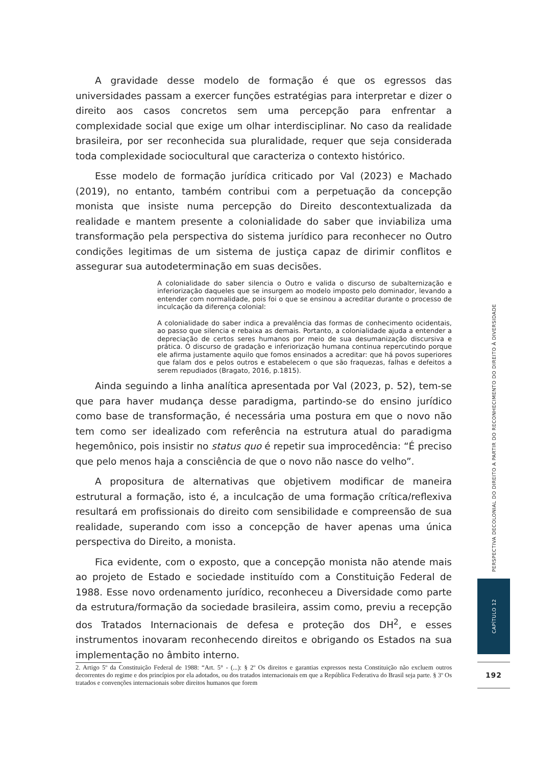A gravidade desse modelo de formação é que os egressos das universidades passam a exercer funções estratégias para interpretar e dizer o direito aos casos concretos sem uma percepção para enfrentar a complexidade social que exige um olhar interdisciplinar. No caso da realidade brasileira, por ser reconhecida sua pluralidade, requer que seja considerada toda complexidade sociocultural que caracteriza o contexto histórico.
Esse modelo de formação jurídica criticado por Val (2023) e Machado (2019), no entanto, também contribui com a perpetuação da concepção monista que insiste numa percepção do Direito descontextualizada da realidade e mantem presente a colonialidade do saber que inviabiliza uma transformação pela perspectiva do sistema jurídico para reconhecer no Outro condições legitimas de um sistema de justiça capaz de dirimir conflitos e assegurar sua autodeterminação em suas decisões.
A colonialidade do saber silencia o Outro e valida o discurso de subalternização e inferiorização daqueles que se insurgem ao modelo imposto pelo dominador, levando a entender com normalidade, pois foi o que se ensinou a acreditar durante o processo de inculcação da diferença colonial:
A colonialidade do saber indica a prevalência das formas de conhecimento ocidentais, ao passo que silencia e rebaixa as demais. Portanto, a colonialidade ajuda a entender a depreciação de certos seres humanos por meio de sua desumanização discursiva e prática. O discurso de gradação e inferiorização humana continua repercutindo porque ele afirma justamente aquilo que fomos ensinados a acreditar: que há povos superiores que falam dos e pelos outros e estabelecem o que são fraquezas, falhas e defeitos a serem repudiados (Bragato, 2016, p.1815).
Ainda seguindo a linha analítica apresentada por Val (2023, p. 52), tem-se que para haver mudança desse paradigma, partindo-se do ensino jurídico como base de transformação, é necessária uma postura em que o novo não tem como ser idealizado com referência na estrutura atual do paradigma hegemônico, pois insistir no status quo é repetir sua improcedência: “É preciso que pelo menos haja a consciência de que o novo não nasce do velho”.
A propositura de alternativas que objetivem modificar de maneira estrutural a formação, isto é, a inculcação de uma formação crítica/reflexiva resultará em profissionais do direito com sensibilidade e compreensão de sua realidade, superando com isso a concepção de haver apenas uma única perspectiva do Direito, a monista.
Fica evidente, com o exposto, que a concepção monista não atende mais ao projeto de Estado e sociedade instituído com a Constituição Federal de 1988. Esse novo ordenamento jurídico, reconheceu a Diversidade como parte da estrutura/formação da sociedade brasileira, assim como, previu a recepção dos Tratados Internacionais de defesa e proteção dos DH<sup>2</sup>, e esses instrumentos inovaram reconhecendo direitos e obrigando os Estados na sua implementação no âmbito interno.
2. Artigo 5º da Constituição Federal de 1988: “Art. 5° - (...): § 2º Os direitos e garantias expressos nesta Constituição não excluem outros decorrentes do regime e dos princípios por ela adotados, ou dos tratados internacionais em que a República Federativa do Brasil seja parte. § 3º Os tratados e convenções internacionais sobre direitos humanos que forem
PERSPECTIVA DECOLONIAL DO DIREITO A PARTIR DO RECONHECIMENTO DO DIREITO À DIVERSIDADE
CAPÍTULO 12
192